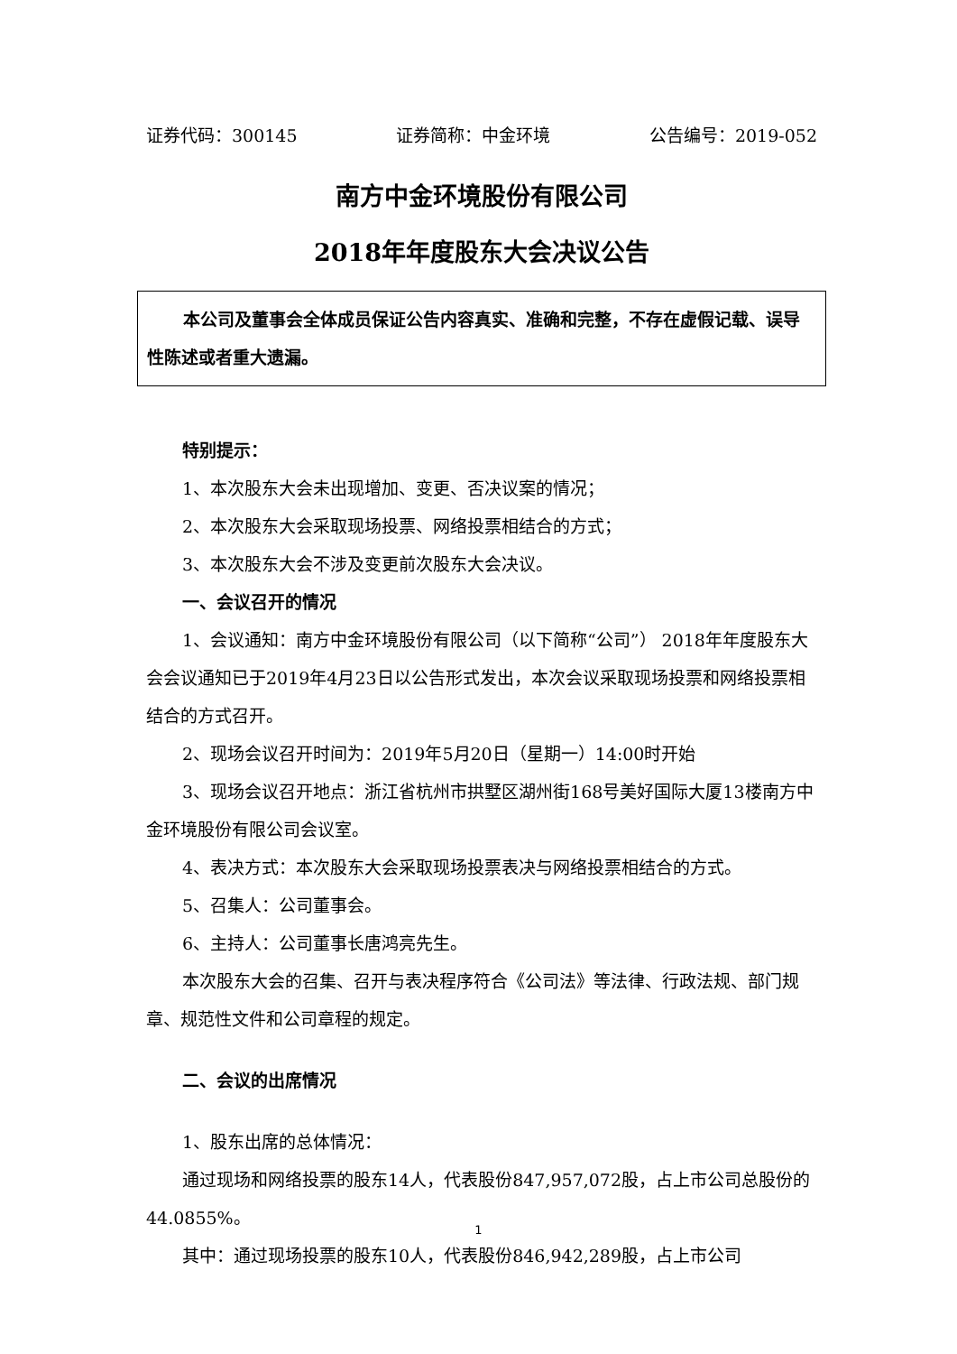证券代码：300145 证券简称：中金环境 公告编号：2019-052
南方中金环境股份有限公司
2018年年度股东大会决议公告
本公司及董事会全体成员保证公告内容真实、准确和完整，不存在虚假记载、误导性陈述或者重大遗漏。
特别提示：
1、本次股东大会未出现增加、变更、否决议案的情况；
2、本次股东大会采取现场投票、网络投票相结合的方式；
3、本次股东大会不涉及变更前次股东大会决议。
一、会议召开的情况
1、会议通知：南方中金环境股份有限公司（以下简称“公司”） 2018年年度股东大会会议通知已于2019年4月23日以公告形式发出，本次会议采取现场投票和网络投票相结合的方式召开。
2、现场会议召开时间为：2019年5月20日（星期一）14:00时开始
3、现场会议召开地点：浙江省杭州市拱墅区湖州街168号美好国际大厦13楼南方中金环境股份有限公司会议室。
4、表决方式：本次股东大会采取现场投票表决与网络投票相结合的方式。
5、召集人：公司董事会。
6、主持人：公司董事长唐鸿亮先生。
本次股东大会的召集、召开与表决程序符合《公司法》等法律、行政法规、部门规章、规范性文件和公司章程的规定。
二、会议的出席情况
1、股东出席的总体情况：
通过现场和网络投票的股东14人，代表股份847,957,072股，占上市公司总股份的44.0855%。
其中：通过现场投票的股东10人，代表股份846,942,289股，占上市公司
1